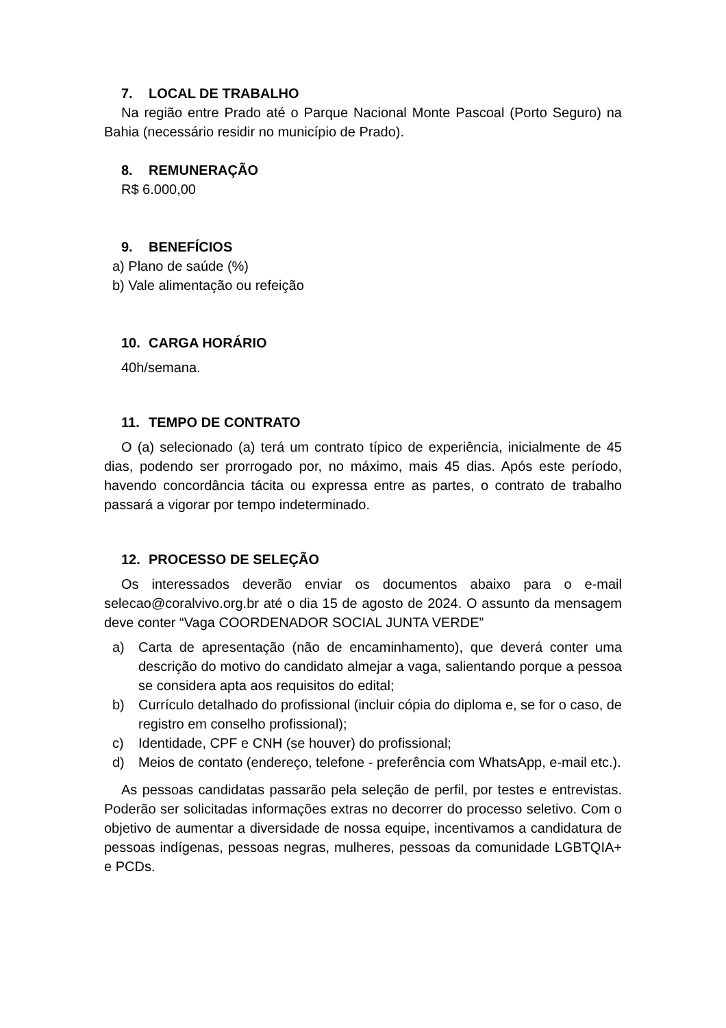7. LOCAL DE TRABALHO
Na região entre Prado até o Parque Nacional Monte Pascoal (Porto Seguro) na Bahia (necessário residir no município de Prado).
8. REMUNERAÇÃO
R$ 6.000,00
9. BENEFÍCIOS
a) Plano de saúde (%)
b) Vale alimentação ou refeição
10. CARGA HORÁRIO
40h/semana.
11. TEMPO DE CONTRATO
O (a) selecionado (a) terá um contrato típico de experiência, inicialmente de 45 dias, podendo ser prorrogado por, no máximo, mais 45 dias. Após este período, havendo concordância tácita ou expressa entre as partes, o contrato de trabalho passará a vigorar por tempo indeterminado.
12. PROCESSO DE SELEÇÃO
Os interessados deverão enviar os documentos abaixo para o e-mail selecao@coralvivo.org.br até o dia 15 de agosto de 2024. O assunto da mensagem deve conter “Vaga COORDENADOR SOCIAL JUNTA VERDE”
a) Carta de apresentação (não de encaminhamento), que deverá conter uma descrição do motivo do candidato almejar a vaga, salientando porque a pessoa se considera apta aos requisitos do edital;
b) Currículo detalhado do profissional (incluir cópia do diploma e, se for o caso, de registro em conselho profissional);
c) Identidade, CPF e CNH (se houver) do profissional;
d) Meios de contato (endereço, telefone - preferência com WhatsApp, e-mail etc.).
As pessoas candidatas passarão pela seleção de perfil, por testes e entrevistas. Poderão ser solicitadas informações extras no decorrer do processo seletivo. Com o objetivo de aumentar a diversidade de nossa equipe, incentivamos a candidatura de pessoas indígenas, pessoas negras, mulheres, pessoas da comunidade LGBTQIA+ e PCDs.